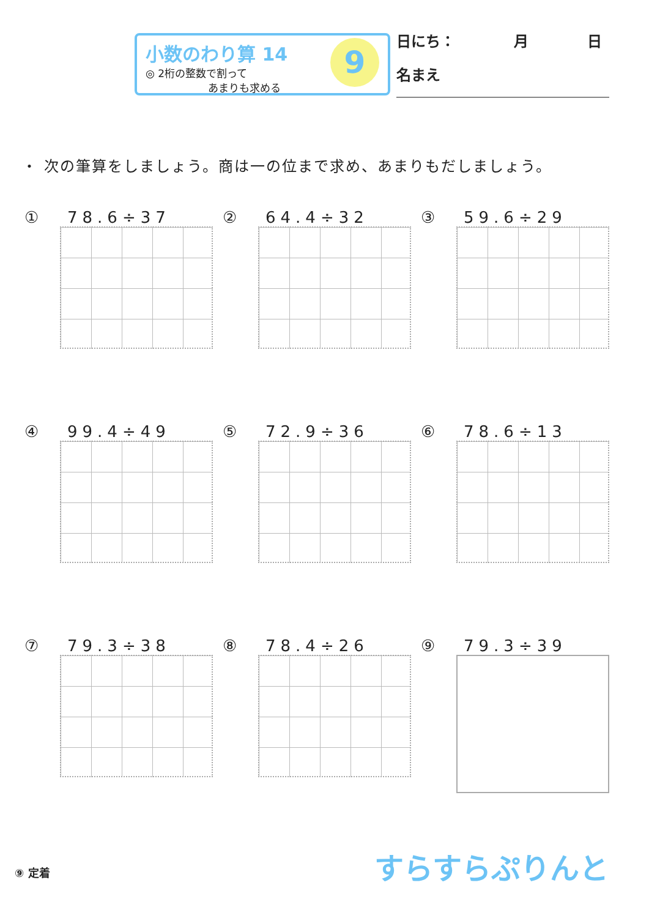小数のわり算 14
◎ 2桁の整数で割って
　　　　　　あまりも求める
9
日にち：　　　　月　　　　日
名まえ
・ 次の筆算をしましょう。商は一の位まで求め、あまりもだしましょう。
① 78.6÷37
② 64.4÷32
③ 59.6÷29
④ 99.4÷49
⑤ 72.9÷36
⑥ 78.6÷13
⑦ 79.3÷38
⑧ 78.4÷26
⑨ 79.3÷39
⑨ 定着 すらすらぷりんと